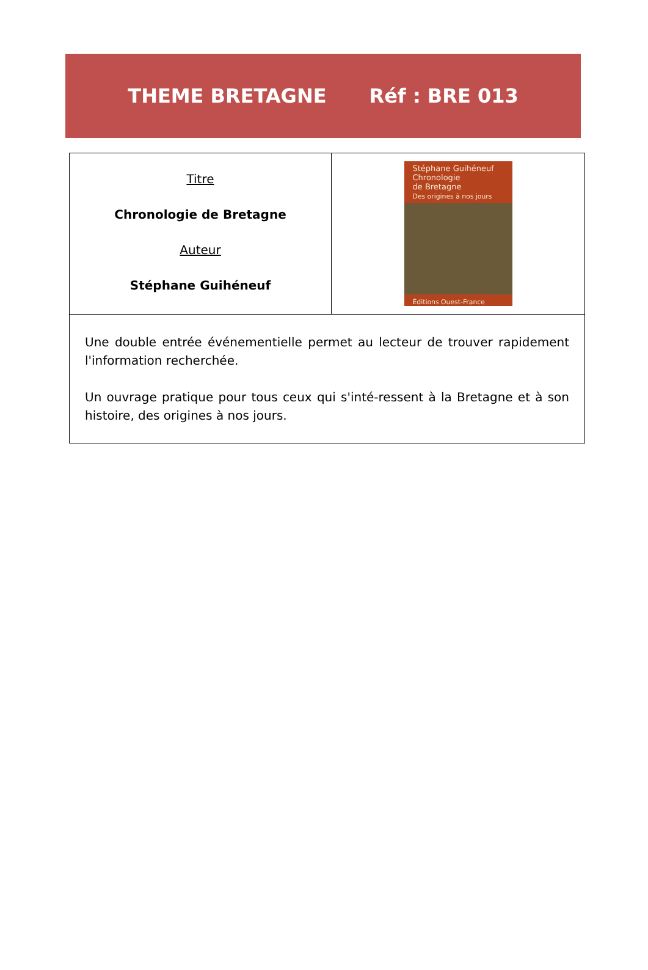THEME BRETAGNE Réf : BRE 013
| Titre Chronologie de Bretagne Auteur Stéphane Guihéneuf | Stéphane Guihéneuf Chronologie de Bretagne Des origines à nos jours Éditions Ouest-France |
| Une double entrée événementielle permet au lecteur de trouver rapidement l'information recherchée. Un ouvrage pratique pour tous ceux qui s'inté-ressent à la Bretagne et à son histoire, des origines à nos jours. | |